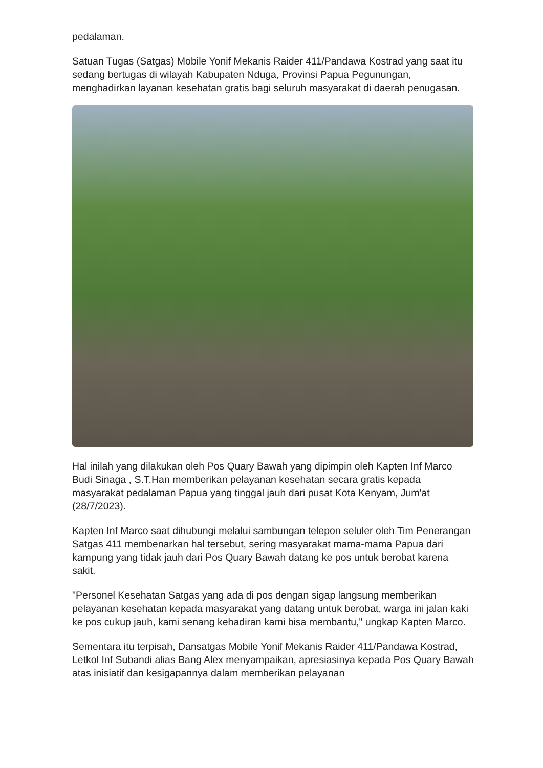pedalaman.
Satuan Tugas (Satgas) Mobile Yonif Mekanis Raider 411/Pandawa Kostrad yang saat itu sedang bertugas di wilayah Kabupaten Nduga, Provinsi Papua Pegunungan, menghadirkan layanan kesehatan gratis bagi seluruh masyarakat di daerah penugasan.
Hal inilah yang dilakukan oleh Pos Quary Bawah yang dipimpin oleh Kapten Inf Marco Budi Sinaga , S.T.Han memberikan pelayanan kesehatan secara gratis kepada masyarakat pedalaman Papua yang tinggal jauh dari pusat Kota Kenyam, Jum'at (28/7/2023).
Kapten Inf Marco saat dihubungi melalui sambungan telepon seluler oleh Tim Penerangan Satgas 411 membenarkan hal tersebut, sering masyarakat mama-mama Papua dari kampung yang tidak jauh dari Pos Quary Bawah datang ke pos untuk berobat karena sakit.
"Personel Kesehatan Satgas yang ada di pos dengan sigap langsung memberikan pelayanan kesehatan kepada masyarakat yang datang untuk berobat, warga ini jalan kaki ke pos cukup jauh, kami senang kehadiran kami bisa membantu," ungkap Kapten Marco.
Sementara itu terpisah, Dansatgas Mobile Yonif Mekanis Raider 411/Pandawa Kostrad, Letkol Inf Subandi alias Bang Alex menyampaikan, apresiasinya kepada Pos Quary Bawah atas inisiatif dan kesigapannya dalam memberikan pelayanan